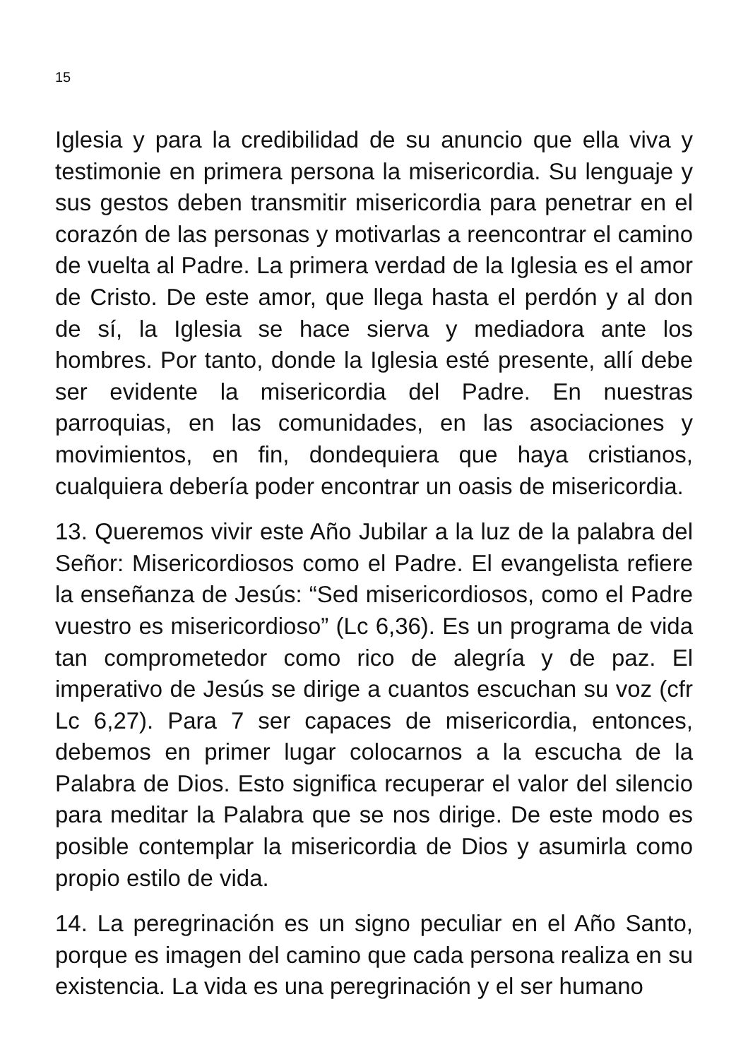15
Iglesia y para la credibilidad de su anuncio que ella viva y testimonie en primera persona la misericordia. Su lenguaje y sus gestos deben transmitir misericordia para penetrar en el corazón de las personas y motivarlas a reencontrar el camino de vuelta al Padre. La primera verdad de la Iglesia es el amor de Cristo. De este amor, que llega hasta el perdón y al don de sí, la Iglesia se hace sierva y mediadora ante los hombres. Por tanto, donde la Iglesia esté presente, allí debe ser evidente la misericordia del Padre. En nuestras parroquias, en las comunidades, en las asociaciones y movimientos, en fin, dondequiera que haya cristianos, cualquiera debería poder encontrar un oasis de misericordia.
13. Queremos vivir este Año Jubilar a la luz de la palabra del Señor: Misericordiosos como el Padre. El evangelista refiere la enseñanza de Jesús: “Sed misericordiosos, como el Padre vuestro es misericordioso” (Lc 6,36). Es un programa de vida tan comprometedor como rico de alegría y de paz. El imperativo de Jesús se dirige a cuantos escuchan su voz (cfr Lc 6,27). Para 7 ser capaces de misericordia, entonces, debemos en primer lugar colocarnos a la escucha de la Palabra de Dios. Esto significa recuperar el valor del silencio para meditar la Palabra que se nos dirige. De este modo es posible contemplar la misericordia de Dios y asumirla como propio estilo de vida.
14. La peregrinación es un signo peculiar en el Año Santo, porque es imagen del camino que cada persona realiza en su existencia. La vida es una peregrinación y el ser humano